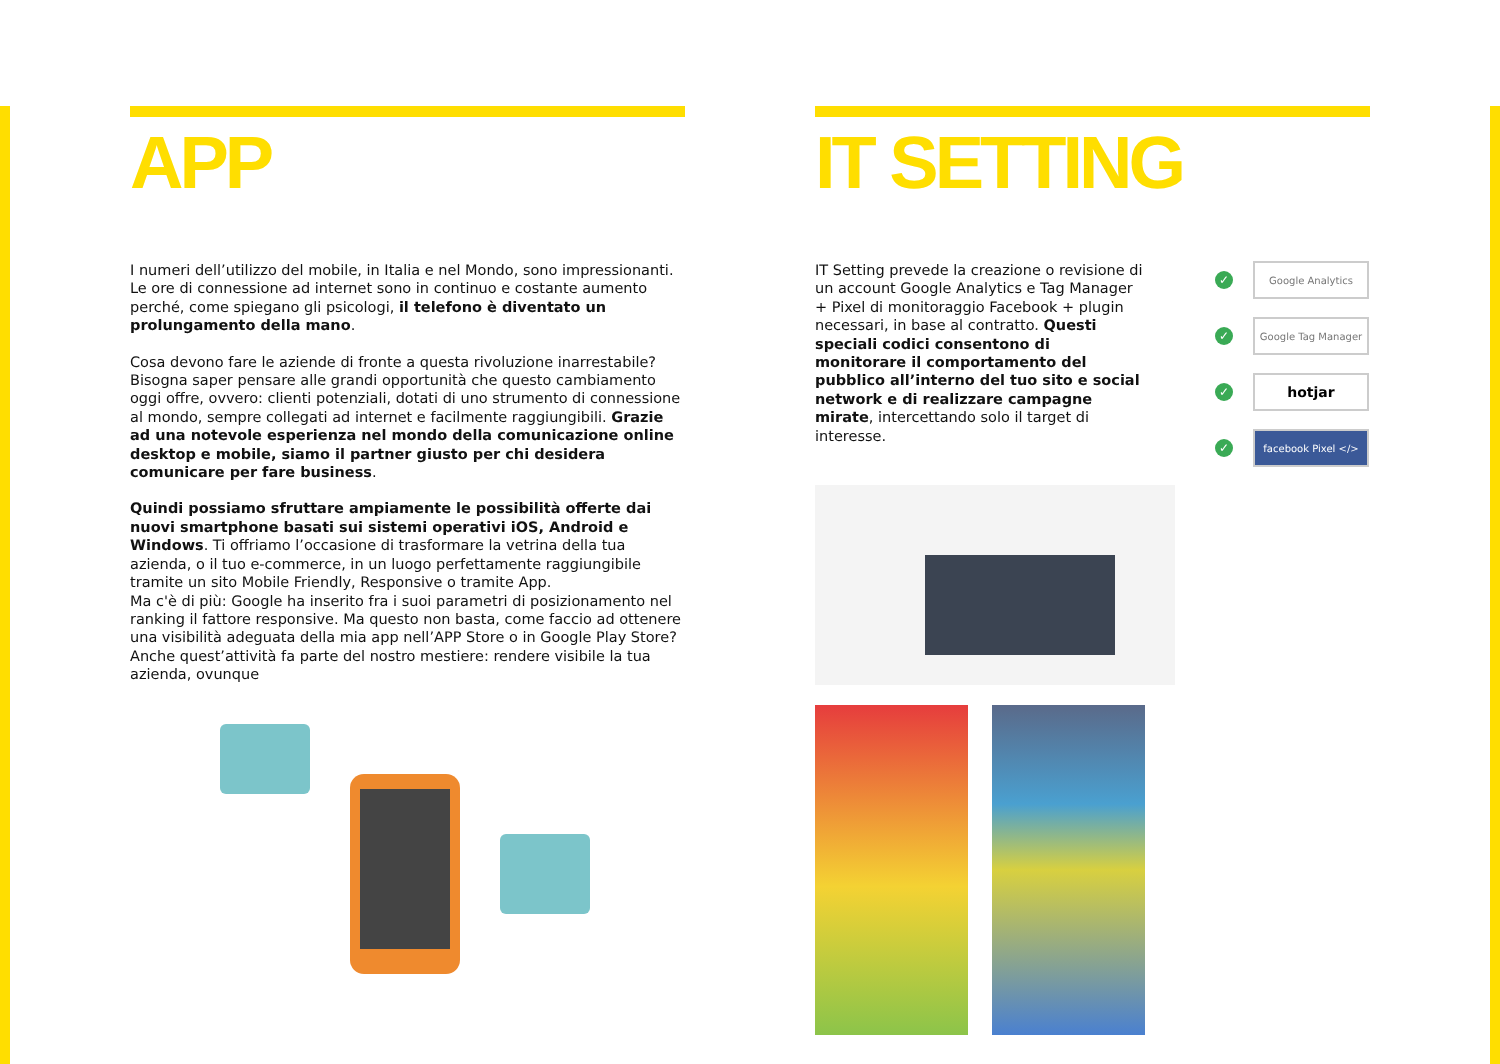APP
I numeri dell’utilizzo del mobile, in Italia e nel Mondo, sono impressionanti. Le ore di connessione ad internet sono in continuo e costante aumento perché, come spiegano gli psicologi, il telefono è diventato un prolungamento della mano.
Cosa devono fare le aziende di fronte a questa rivoluzione inarrestabile? Bisogna saper pensare alle grandi opportunità che questo cambiamento oggi offre, ovvero: clienti potenziali, dotati di uno strumento di connessione al mondo, sempre collegati ad internet e facilmente raggiungibili. Grazie ad una notevole esperienza nel mondo della comunicazione online desktop e mobile, siamo il partner giusto per chi desidera comunicare per fare business.
Quindi possiamo sfruttare ampiamente le possibilità offerte dai nuovi smartphone basati sui sistemi operativi iOS, Android e Windows. Ti offriamo l’occasione di trasformare la vetrina della tua azienda, o il tuo e-commerce, in un luogo perfettamente raggiungibile tramite un sito Mobile Friendly, Responsive o tramite App.
Ma c'è di più: Google ha inserito fra i suoi parametri di posizionamento nel ranking il fattore responsive. Ma questo non basta, come faccio ad ottenere una visibilità adeguata della mia app nell’APP Store o in Google Play Store? Anche quest’attività fa parte del nostro mestiere: rendere visibile la tua azienda, ovunque
IT SETTING
IT Setting prevede la creazione o revisione di un account Google Analytics e Tag Manager + Pixel di monitoraggio Facebook + plugin necessari, in base al contratto. Questi speciali codici consentono di monitorare il comportamento del pubblico all’interno del tuo sito e social network e di realizzare campagne mirate, intercettando solo il target di interesse.
✓
Google Analytics
✓
Google Tag Manager
✓
hotjar
✓
facebook Pixel </>